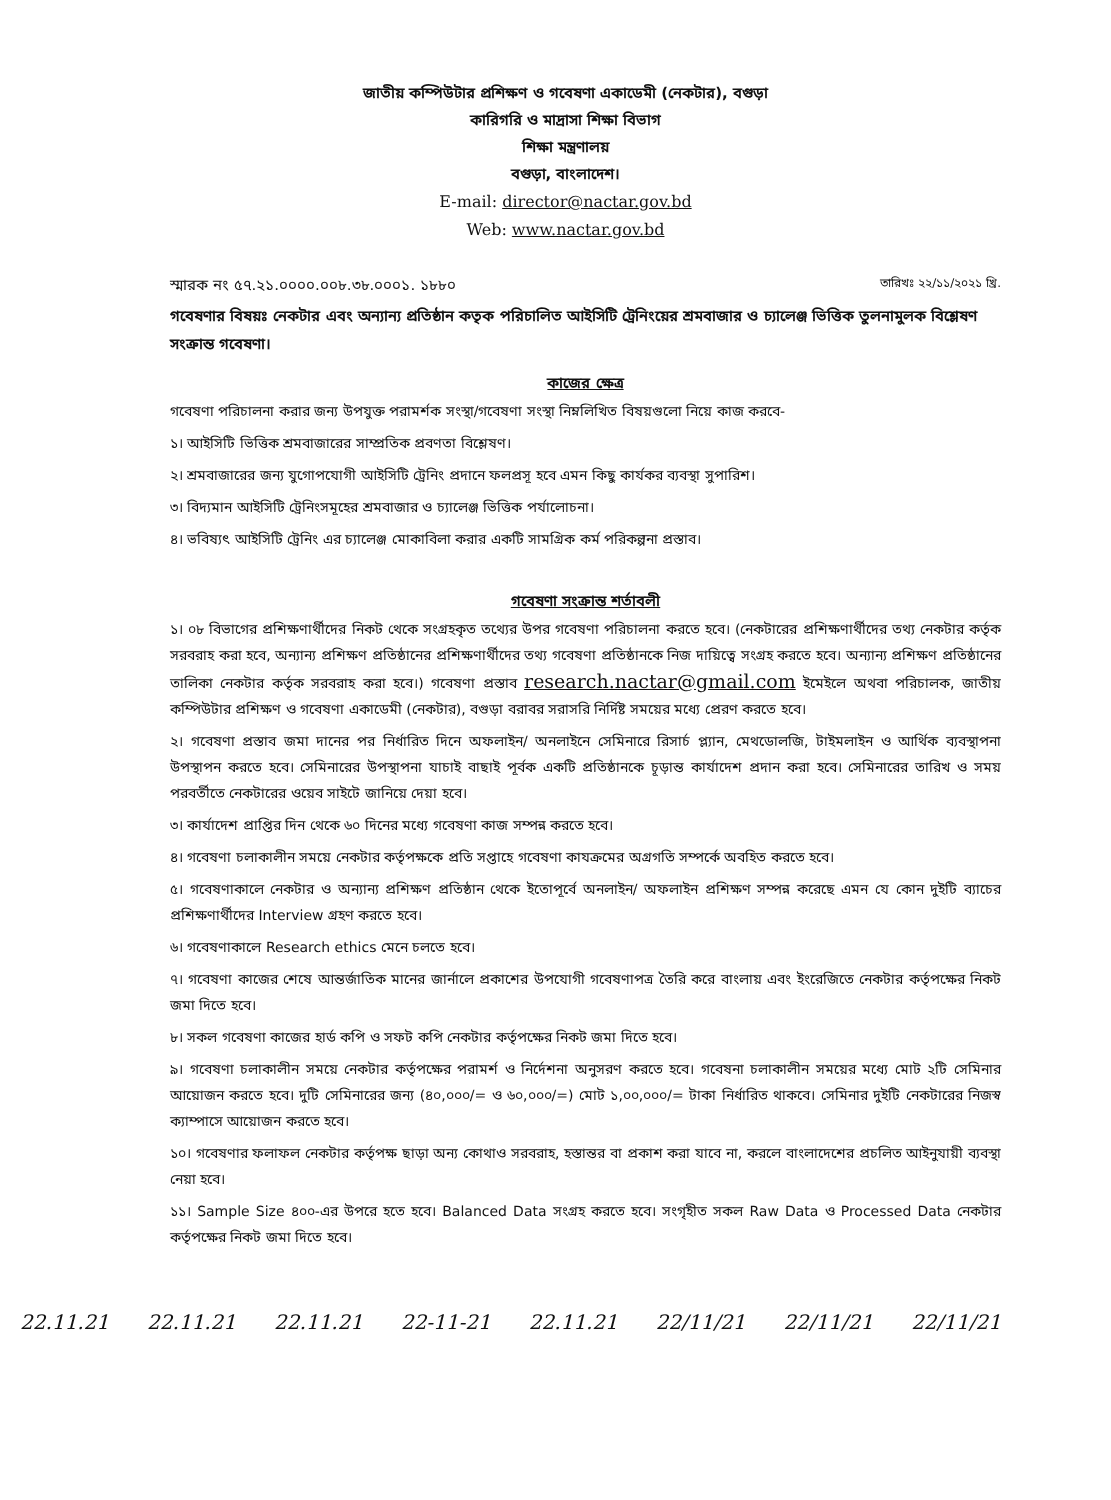জাতীয় কম্পিউটার প্রশিক্ষণ ও গবেষণা একাডেমী (নেকটার), বগুড়া
কারিগরি ও মাদ্রাসা শিক্ষা বিভাগ
শিক্ষা মন্ত্রণালয়
বগুড়া, বাংলাদেশ।
E-mail: director@nactar.gov.bd
Web: www.nactar.gov.bd
স্মারক নং ৫৭.২১.০০০০.০০৮.৩৮.০০০১. ১৮৮০ তারিখঃ ২২/১১/২০২১ খ্রি.
গবেষণার বিষয়ঃ নেকটার এবং অন্যান্য প্রতিষ্ঠান কতৃক পরিচালিত আইসিটি ট্রেনিংয়ের শ্রমবাজার ও চ্যালেঞ্জ ভিত্তিক তুলনামুলক বিশ্লেষণ সংক্রান্ত গবেষণা।
কাজের ক্ষেত্র
গবেষণা পরিচালনা করার জন্য উপযুক্ত পরামর্শক সংস্থা/গবেষণা সংস্থা নিম্নলিখিত বিষয়গুলো নিয়ে কাজ করবে-
১। আইসিটি ভিত্তিক শ্রমবাজারের সাম্প্রতিক প্রবণতা বিশ্লেষণ।
২। শ্রমবাজারের জন্য যুগোপযোগী আইসিটি ট্রেনিং প্রদানে ফলপ্রসূ হবে এমন কিছু কার্যকর ব্যবস্থা সুপারিশ।
৩। বিদ্যমান আইসিটি ট্রেনিংসমূহের শ্রমবাজার ও চ্যালেঞ্জ ভিত্তিক পর্যালোচনা।
৪। ভবিষ্যৎ আইসিটি ট্রেনিং এর চ্যালেঞ্জ মোকাবিলা করার একটি সামগ্রিক কর্ম পরিকল্পনা প্রস্তাব।
গবেষণা সংক্রান্ত শর্তাবলী
১। ০৮ বিভাগের প্রশিক্ষণার্থীদের নিকট থেকে সংগ্রহকৃত তথ্যের উপর গবেষণা পরিচালনা করতে হবে। (নেকটারের প্রশিক্ষণার্থীদের তথ্য নেকটার কর্তৃক সরবরাহ করা হবে, অন্যান্য প্রশিক্ষণ প্রতিষ্ঠানের প্রশিক্ষণার্থীদের তথ্য গবেষণা প্রতিষ্ঠানকে নিজ দায়িত্বে সংগ্রহ করতে হবে। অন্যান্য প্রশিক্ষণ প্রতিষ্ঠানের তালিকা নেকটার কর্তৃক সরবরাহ করা হবে।) গবেষণা প্রস্তাব research.nactar@gmail.com ইমেইলে অথবা পরিচালক, জাতীয় কম্পিউটার প্রশিক্ষণ ও গবেষণা একাডেমী (নেকটার), বগুড়া বরাবর সরাসরি নির্দিষ্ট সময়ের মধ্যে প্রেরণ করতে হবে।
২। গবেষণা প্রস্তাব জমা দানের পর নির্ধারিত দিনে অফলাইন/ অনলাইনে সেমিনারে রিসার্চ প্ল্যান, মেথডোলজি, টাইমলাইন ও আর্থিক ব্যবস্থাপনা উপস্থাপন করতে হবে। সেমিনারের উপস্থাপনা যাচাই বাছাই পূর্বক একটি প্রতিষ্ঠানকে চূড়ান্ত কার্যাদেশ প্রদান করা হবে। সেমিনারের তারিখ ও সময় পরবর্তীতে নেকটারের ওয়েব সাইটে জানিয়ে দেয়া হবে।
৩। কার্যাদেশ প্রাপ্তির দিন থেকে ৬০ দিনের মধ্যে গবেষণা কাজ সম্পন্ন করতে হবে।
৪। গবেষণা চলাকালীন সময়ে নেকটার কর্তৃপক্ষকে প্রতি সপ্তাহে গবেষণা কাযক্রমের অগ্রগতি সম্পর্কে অবহিত করতে হবে।
৫। গবেষণাকালে নেকটার ও অন্যান্য প্রশিক্ষণ প্রতিষ্ঠান থেকে ইতোপূর্বে অনলাইন/ অফলাইন প্রশিক্ষণ সম্পন্ন করেছে এমন যে কোন দুইটি ব্যাচের প্রশিক্ষণার্থীদের Interview গ্রহণ করতে হবে।
৬। গবেষণাকালে Research ethics মেনে চলতে হবে।
৭। গবেষণা কাজের শেষে আন্তর্জাতিক মানের জার্নালে প্রকাশের উপযোগী গবেষণাপত্র তৈরি করে বাংলায় এবং ইংরেজিতে নেকটার কর্তৃপক্ষের নিকট জমা দিতে হবে।
৮। সকল গবেষণা কাজের হার্ড কপি ও সফট কপি নেকটার কর্তৃপক্ষের নিকট জমা দিতে হবে।
৯। গবেষণা চলাকালীন সময়ে নেকটার কর্তৃপক্ষের পরামর্শ ও নির্দেশনা অনুসরণ করতে হবে। গবেষনা চলাকালীন সময়ের মধ্যে মোট ২টি সেমিনার আয়োজন করতে হবে। দুটি সেমিনারের জন্য (৪০,০০০/= ও ৬০,০০০/=) মোট ১,০০,০০০/= টাকা নির্ধারিত থাকবে। সেমিনার দুইটি নেকটারের নিজস্ব ক্যাম্পাসে আয়োজন করতে হবে।
১০। গবেষণার ফলাফল নেকটার কর্তৃপক্ষ ছাড়া অন্য কোথাও সরবরাহ, হস্তান্তর বা প্রকাশ করা যাবে না, করলে বাংলাদেশের প্রচলিত আইনুযায়ী ব্যবস্থা নেয়া হবে।
১১। Sample Size ৪০০-এর উপরে হতে হবে। Balanced Data সংগ্রহ করতে হবে। সংগৃহীত সকল Raw Data ও Processed Data নেকটার কর্তৃপক্ষের নিকট জমা দিতে হবে।
22.11.21 22.11.21 22.11.21 22-11-21 22.11.21 22/11/21 22/11/21 22/11/21